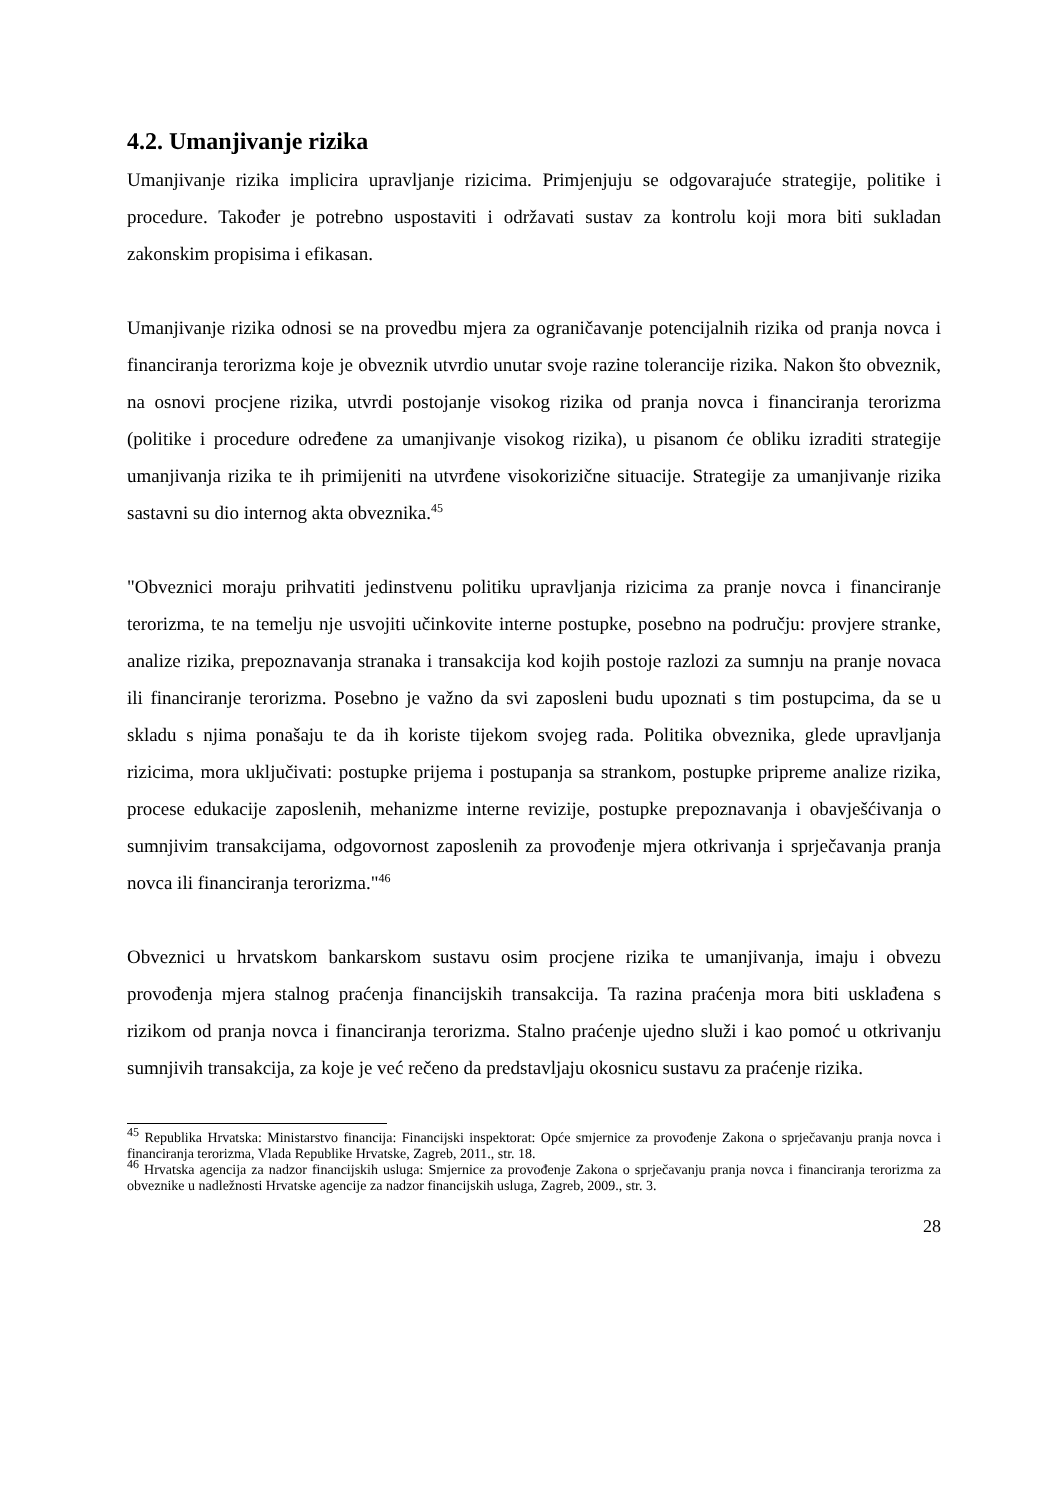4.2. Umanjivanje rizika
Umanjivanje rizika implicira upravljanje rizicima. Primjenjuju se odgovarajuće strategije, politike i procedure. Također je potrebno uspostaviti i održavati sustav za kontrolu koji mora biti sukladan zakonskim propisima i efikasan.
Umanjivanje rizika odnosi se na provedbu mjera za ograničavanje potencijalnih rizika od pranja novca i financiranja terorizma koje je obveznik utvrdio unutar svoje razine tolerancije rizika. Nakon što obveznik, na osnovi procjene rizika, utvrdi postojanje visokog rizika od pranja novca i financiranja terorizma (politike i procedure određene za umanjivanje visokog rizika), u pisanom će obliku izraditi strategije umanjivanja rizika te ih primijeniti na utvrđene visokorizične situacije. Strategije za umanjivanje rizika sastavni su dio internog akta obveznika.<sup>45</sup>
"Obveznici moraju prihvatiti jedinstvenu politiku upravljanja rizicima za pranje novca i financiranje terorizma, te na temelju nje usvojiti učinkovite interne postupke, posebno na području: provjere stranke, analize rizika, prepoznavanja stranaka i transakcija kod kojih postoje razlozi za sumnju na pranje novaca ili financiranje terorizma. Posebno je važno da svi zaposleni budu upoznati s tim postupcima, da se u skladu s njima ponašaju te da ih koriste tijekom svojeg rada. Politika obveznika, glede upravljanja rizicima, mora uključivati: postupke prijema i postupanja sa strankom, postupke pripreme analize rizika, procese edukacije zaposlenih, mehanizme interne revizije, postupke prepoznavanja i obavješćivanja o sumnjivim transakcijama, odgovornost zaposlenih za provođenje mjera otkrivanja i sprječavanja pranja novca ili financiranja terorizma."<sup>46</sup>
Obveznici u hrvatskom bankarskom sustavu osim procjene rizika te umanjivanja, imaju i obvezu provođenja mjera stalnog praćenja financijskih transakcija. Ta razina praćenja mora biti usklađena s rizikom od pranja novca i financiranja terorizma. Stalno praćenje ujedno služi i kao pomoć u otkrivanju sumnjivih transakcija, za koje je već rečeno da predstavljaju okosnicu sustavu za praćenje rizika.
<sup>45</sup> Republika Hrvatska: Ministarstvo financija: Financijski inspektorat: Opće smjernice za provođenje Zakona o sprječavanju pranja novca i financiranja terorizma, Vlada Republike Hrvatske, Zagreb, 2011., str. 18.
<sup>46</sup> Hrvatska agencija za nadzor financijskih usluga: Smjernice za provođenje Zakona o sprječavanju pranja novca i financiranja terorizma za obveznike u nadležnosti Hrvatske agencije za nadzor financijskih usluga, Zagreb, 2009., str. 3.
28